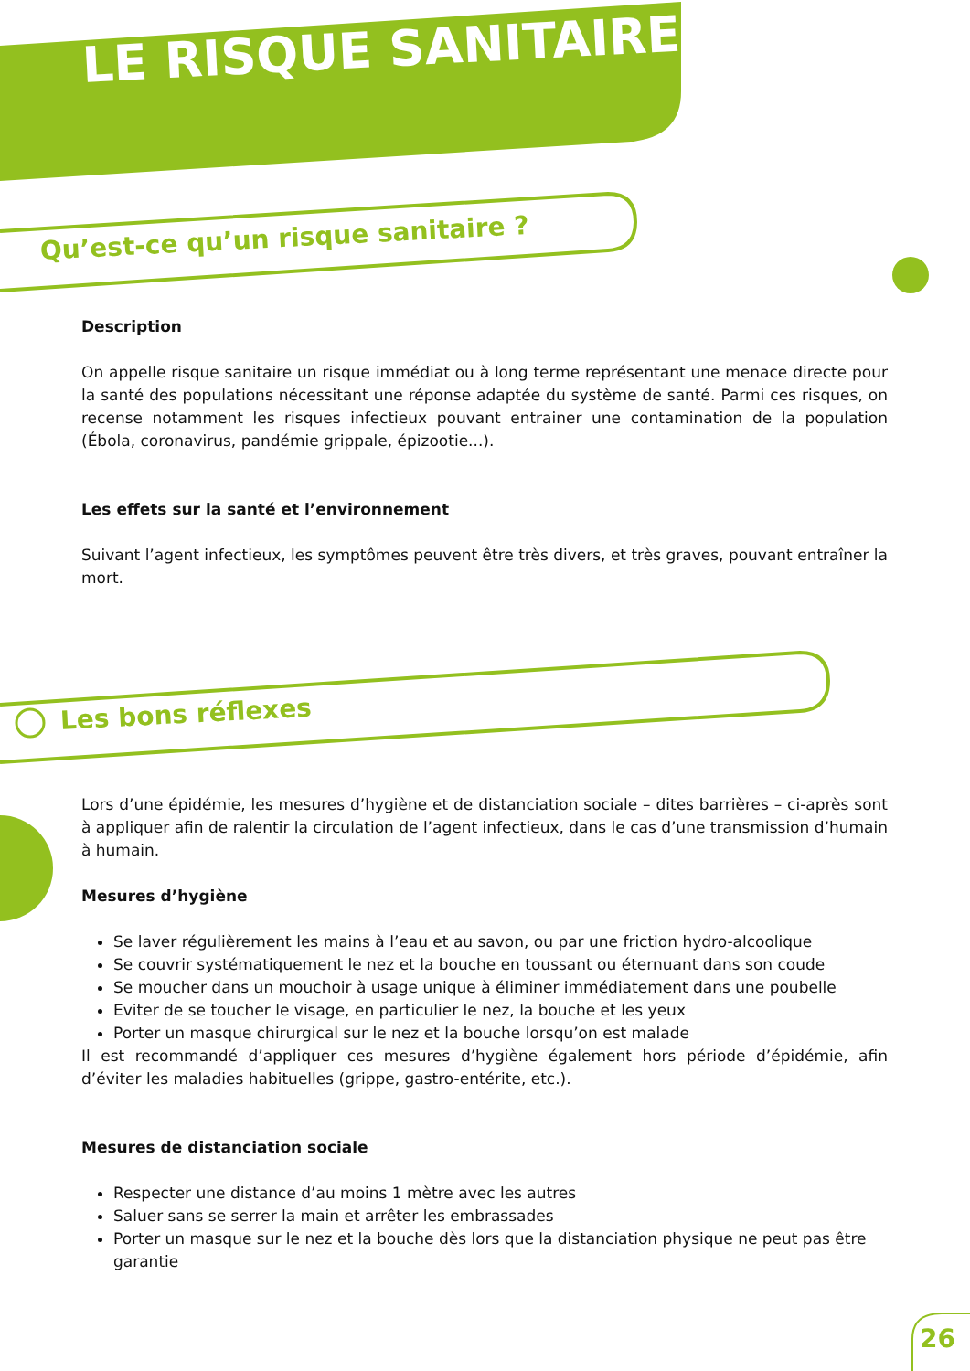LE RISQUE SANITAIRE
Qu’est-ce qu’un risque sanitaire ?
Description
On appelle risque sanitaire un risque immédiat ou à long terme représentant une menace directe pour la santé des populations nécessitant une réponse adaptée du système de santé. Parmi ces risques, on recense notamment les risques infectieux pouvant entrainer une contamination de la population (Ébola, coronavirus, pandémie grippale, épizootie...).
Les effets sur la santé et l’environnement
Suivant l’agent infectieux, les symptômes peuvent être très divers, et très graves, pouvant entraîner la mort.
Les bons réflexes
Lors d’une épidémie, les mesures d’hygiène et de distanciation sociale – dites barrières – ci-après sont à appliquer afin de ralentir la circulation de l’agent infectieux, dans le cas d’une transmission d’humain à humain.
Mesures d’hygiène
Se laver régulièrement les mains à l’eau et au savon, ou par une friction hydro-alcoolique
Se couvrir systématiquement le nez et la bouche en toussant ou éternuant dans son coude
Se moucher dans un mouchoir à usage unique à éliminer immédiatement dans une poubelle
Eviter de se toucher le visage, en particulier le nez, la bouche et les yeux
Porter un masque chirurgical sur le nez et la bouche lorsqu’on est malade
Il est recommandé d’appliquer ces mesures d’hygiène également hors période d’épidémie, afin d’éviter les maladies habituelles (grippe, gastro-entérite, etc.).
Mesures de distanciation sociale
Respecter une distance d’au moins 1 mètre avec les autres
Saluer sans se serrer la main et arrêter les embrassades
Porter un masque sur le nez et la bouche dès lors que la distanciation physique ne peut pas être garantie
26